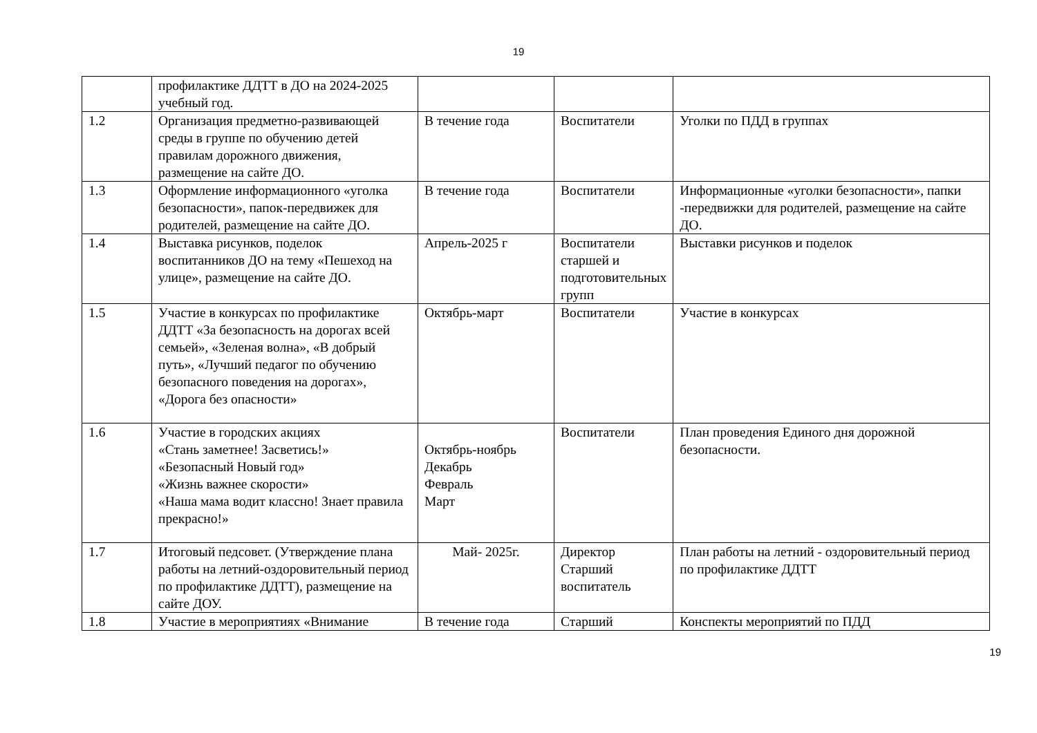19
| | профилактике ДДТТ в ДО на 2024-2025 учебный год. | | | |
| 1.2 | Организация предметно-развивающей среды в группе по обучению детей правилам дорожного движения, размещение на сайте ДО. | В течение года | Воспитатели | Уголки по ПДД в группах |
| 1.3 | Оформление информационного «уголка безопасности», папок-передвижек для родителей, размещение на сайте ДО. | В течение года | Воспитатели | Информационные «уголки безопасности», папки -передвижки для родителей, размещение на сайте ДО. |
| 1.4 | Выставка рисунков, поделок воспитанников ДО на тему «Пешеход на улице», размещение на сайте ДО. | Апрель-2025 г | Воспитатели старшей и подготовительных групп | Выставки рисунков и поделок |
| 1.5 | Участие в конкурсах по профилактике ДДТТ «За безопасность на дорогах всей семьей», «Зеленая волна», «В добрый путь», «Лучший педагог по обучению безопасного поведения на дорогах», «Дорога без опасности» | Октябрь-март | Воспитатели | Участие в конкурсах |
| 1.6 | Участие в городских акциях «Стань заметнее! Засветись!» «Безопасный Новый год» «Жизнь важнее скорости» «Наша мама водит классно! Знает правила прекрасно!» | Октябрь-ноябрь Декабрь Февраль Март | Воспитатели | План проведения Единого дня дорожной безопасности. |
| 1.7 | Итоговый педсовет. (Утверждение плана работы на летний-оздоровительный период по профилактике ДДТТ), размещение на сайте ДОУ. | Май- 2025г. | Директор Старший воспитатель | План работы на летний - оздоровительный период по профилактике ДДТТ |
| 1.8 | Участие в мероприятиях «Внимание | В течение года | Старший | Конспекты мероприятий по ПДД |
19